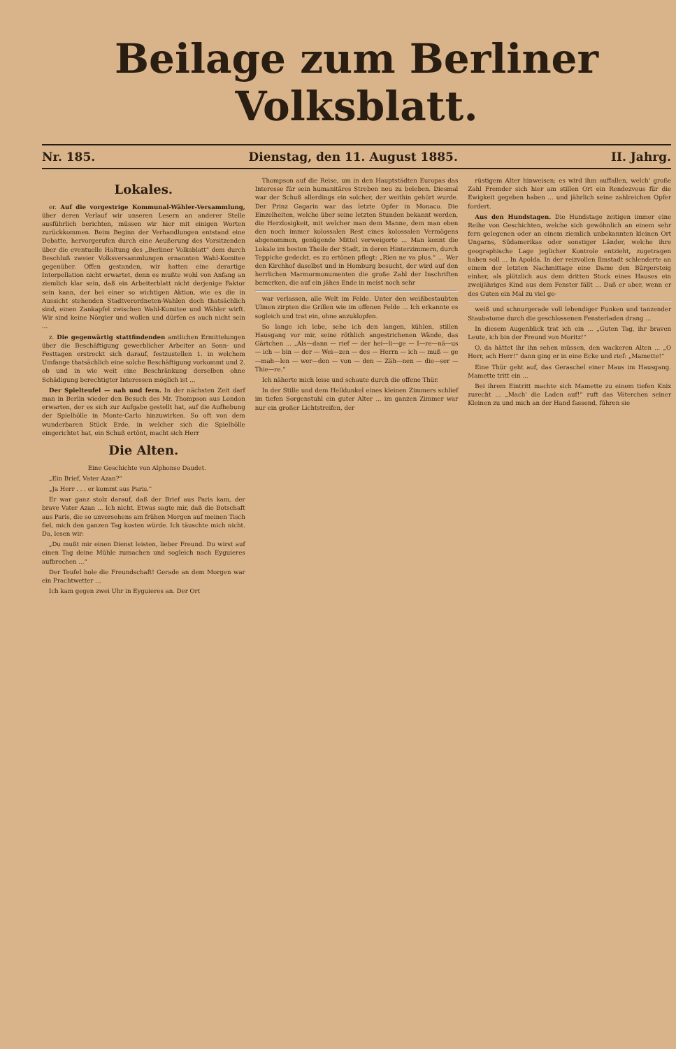Beilage zum Berliner Volksblatt.
Nr. 185. Dienstag, den 11. August 1885. II. Jahrg.
Lokales.
er. Auf die vorgestrige Kommunal-Wähler-Versammlung, über deren Verlauf wir unseren Lesern an anderer Stelle ausführlich berichten, müssen wir hier mit einigen Worten zurückkommen. Beim Beginn der Verhandlungen entstand eine Debatte, hervorgerufen durch eine Aeußerung des Vorsitzenden über die eventuelle Haltung des „Berliner Volksblatt“ dem durch Beschluß zweier Volksversammlungen ernannten Wahl-Komitee gegenüber. Offen gestanden, wir hatten eine derartige Interpellation nicht erwartet, denn es mußte wohl von Anfang an ziemlich klar sein, daß ein Arbeiterblatt nicht derjenige Faktor sein kann, der bei einer so wichtigen Aktion, wie es die in Aussicht stehenden Stadtverordneten-Wahlen doch thatsächlich sind, einen Zankapfel zwischen Wahl-Komitee und Wähler wirft. Wir sind keine Nörgler und wollen und dürfen es auch nicht sein ...
z. Die gegenwärtig stattfindenden amtlichen Ermittelungen über die Beschäftigung gewerblicher Arbeiter an Sonn- und Festtagen erstreckt sich darauf, festzustellen 1. in welchem Umfange thatsächlich eine solche Beschäftigung vorkommt und 2. ob und in wie weit eine Beschränkung derselben ohne Schädigung berechtigter Interessen möglich ist ...
Der Spielteufel — nah und fern. In der nächsten Zeit darf man in Berlin wieder den Besuch des Mr. Thompson aus London erwarten, der es sich zur Aufgabe gestellt hat, auf die Aufhebung der Spielhölle in Monte-Carlo hinzuwirken. So oft von dem wunderbaren Stück Erde, in welcher sich die Spielhölle eingerichtet hat, ein Schuß ertönt, macht sich Herr
Die Alten.
Eine Geschichte von Alphonse Daudet.
„Ein Brief, Vater Azan?“
„Ja Herr . . . er kommt aus Paris.“
Er war ganz stolz darauf, daß der Brief aus Paris kam, der brave Vater Azan ... Ich nicht. Etwas sagte mir, daß die Botschaft aus Paris, die so unversehens am frühen Morgen auf meinen Tisch fiel, mich den ganzen Tag kosten würde. Ich täuschte mich nicht. Da, lesen wir:
„Du mußt mir einen Dienst leisten, lieber Freund. Du wirst auf einen Tag deine Mühle zumachen und sogleich nach Eyguieres aufbrechen ...“
Der Teufel hole die Freundschaft! Gerade an dem Morgen war ein Prachtwetter ...
Ich kam gegen zwei Uhr in Eyguieres an. Der Ort
Thompson auf die Reise, um in den Hauptstädten Europas das Interesse für sein humanitäres Streben neu zu beleben. Diesmal war der Schuß allerdings ein solcher, der weithin gehört wurde. Der Prinz Gagarin war das letzte Opfer in Monaco. Die Einzelheiten, welche über seine letzten Stunden bekannt werden, die Herzlosigkeit, mit welcher man dem Manne, dem man eben den noch immer kolossalen Rest eines kolossalen Vermögens abgenommen, genügende Mittel verweigerte ... Man kennt die Lokale im besten Theile der Stadt, in deren Hinterzimmern, durch Teppiche gedeckt, es zu ertönen pflegt: „Rien ne va plus.“ ... Wer den Kirchhof daselbst und in Homburg besucht, der wird auf den herrlichen Marmormonumenten die große Zahl der Inschriften bemerken, die auf ein jähes Ende in meist noch sehr
war verlassen, alle Welt im Felde. Unter den weißbestaubten Ulmen zirpten die Grillen wie im offenen Felde ... Ich erkannte es sogleich und trat ein, ohne anzuklopfen.
So lange ich lebe, sehe ich den langen, kühlen, stillen Hausgang vor mir, seine röthlich angestrichenen Wände, das Gärtchen ... „Als—dann — rief — der hei—li—ge — I—re—nä—us — ich — bin — der — Wei—zen — des — Herrn — ich — muß — ge—mah—len — wer—den — von — den — Zäh—nen — die—ser — Thie—re.“
Ich näherte mich leise und schaute durch die offene Thür.
In der Stille und dem Helldunkel eines kleinen Zimmers schlief im tiefen Sorgenstuhl ein guter Alter ... im ganzen Zimmer war nur ein großer Lichtstreifen, der
rüstigem Alter hinweisen; es wird ihm auffallen, welch' große Zahl Fremder sich hier am stillen Ort ein Rendezvous für die Ewigkeit gegeben haben ... und jährlich seine zahlreichen Opfer fordert.
Aus den Hundstagen. Die Hundstage zeitigen immer eine Reihe von Geschichten, welche sich gewöhnlich an einem sehr fern gelegenen oder an einem ziemlich unbekannten kleinen Ort Ungarns, Südamerikas oder sonstiger Länder, welche ihre geographische Lage jeglicher Kontrole entzieht, zugetragen haben soll ... In Apolda. In der reizvollen Ilmstadt schlenderte an einem der letzten Nachmittage eine Dame den Bürgersteig einher, als plötzlich aus dem dritten Stock eines Hauses ein zweijähriges Kind aus dem Fenster fällt ... Daß er aber, wenn er des Guten ein Mal zu viel ge-
weiß und schnurgerade voll lebendiger Funken und tanzender Staubatome durch die geschlossenen Fensterladen drang ...
In diesem Augenblick trat ich ein ... „Guten Tag, ihr braven Leute, ich bin der Freund von Moritz!“
O, da hättet ihr ihn sehen müssen, den wackeren Alten ... „O Herr, ach Herr!“ dann ging er in eine Ecke und rief: „Mamette!“
Eine Thür geht auf, das Geraschel einer Maus im Hausgang. Mamette tritt ein ...
Bei ihrem Eintritt machte sich Mamette zu einem tiefen Knix zurecht ... „Mach' die Laden auf!“ ruft das Väterchen seiner Kleinen zu und mich an der Hand fassend, führen sie